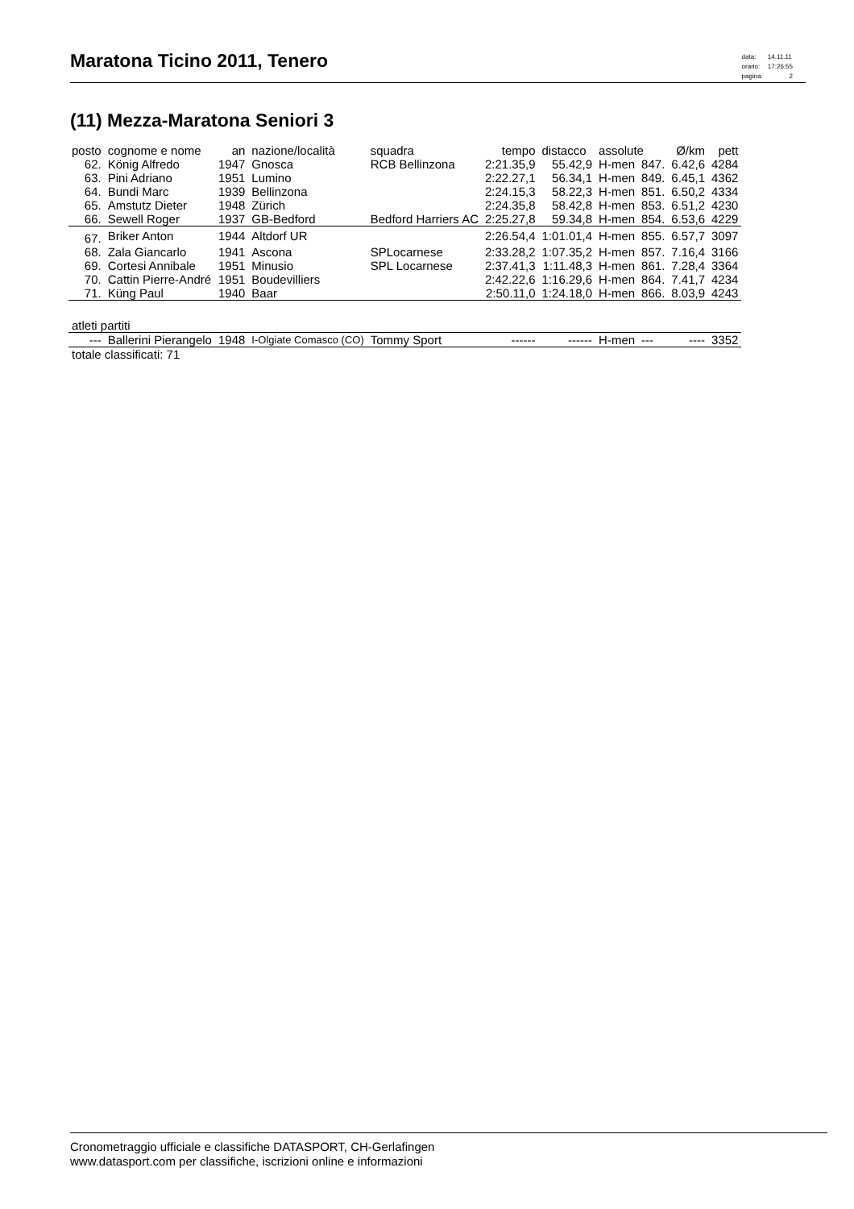Maratona Ticino 2011, Tenero
| data: | 14.11.11 |
| orario: | 17:26:55 |
| pagina: | 2 |
(11) Mezza-Maratona Seniori 3
| posto | cognome e nome | an | nazione/località | squadra | tempo | distacco | assolute | | Ø/km | pett |
| --- | --- | --- | --- | --- | --- | --- | --- | --- | --- | --- |
| 62. | König Alfredo | 1947 | Gnosca | RCB Bellinzona | 2:21.35,9 | 55.42,9 | H-men | 847. | 6.42,6 | 4284 |
| 63. | Pini Adriano | 1951 | Lumino | | 2:22.27,1 | 56.34,1 | H-men | 849. | 6.45,1 | 4362 |
| 64. | Bundi Marc | 1939 | Bellinzona | | 2:24.15,3 | 58.22,3 | H-men | 851. | 6.50,2 | 4334 |
| 65. | Amstutz Dieter | 1948 | Zürich | | 2:24.35,8 | 58.42,8 | H-men | 853. | 6.51,2 | 4230 |
| 66. | Sewell Roger | 1937 | GB-Bedford | Bedford Harriers AC | 2:25.27,8 | 59.34,8 | H-men | 854. | 6.53,6 | 4229 |
| 67. | Briker Anton | 1944 | Altdorf UR | | 2:26.54,4 | 1:01.01,4 | H-men | 855. | 6.57,7 | 3097 |
| 68. | Zala Giancarlo | 1941 | Ascona | SPLocarnese | 2:33.28,2 | 1:07.35,2 | H-men | 857. | 7.16,4 | 3166 |
| 69. | Cortesi Annibale | 1951 | Minusio | SPL Locarnese | 2:37.41,3 | 1:11.48,3 | H-men | 861. | 7.28,4 | 3364 |
| 70. | Cattin Pierre-André | 1951 | Boudevilliers | | 2:42.22,6 | 1:16.29,6 | H-men | 864. | 7.41,7 | 4234 |
| 71. | Küng Paul | 1940 | Baar | | 2:50.11,0 | 1:24.18,0 | H-men | 866. | 8.03,9 | 4243 |
| atleti partiti | | | | | | | | | | |
| --- | Ballerini Pierangelo | 1948 | I-Olgiate Comasco (CO) | Tommy Sport | ------ | ------ | H-men | --- | ---- | 3352 |
| totale classificati: 71 | | | | | | | | | | |
Cronometraggio ufficiale e classifiche DATASPORT, CH-Gerlafingen
www.datasport.com per classifiche, iscrizioni online e informazioni